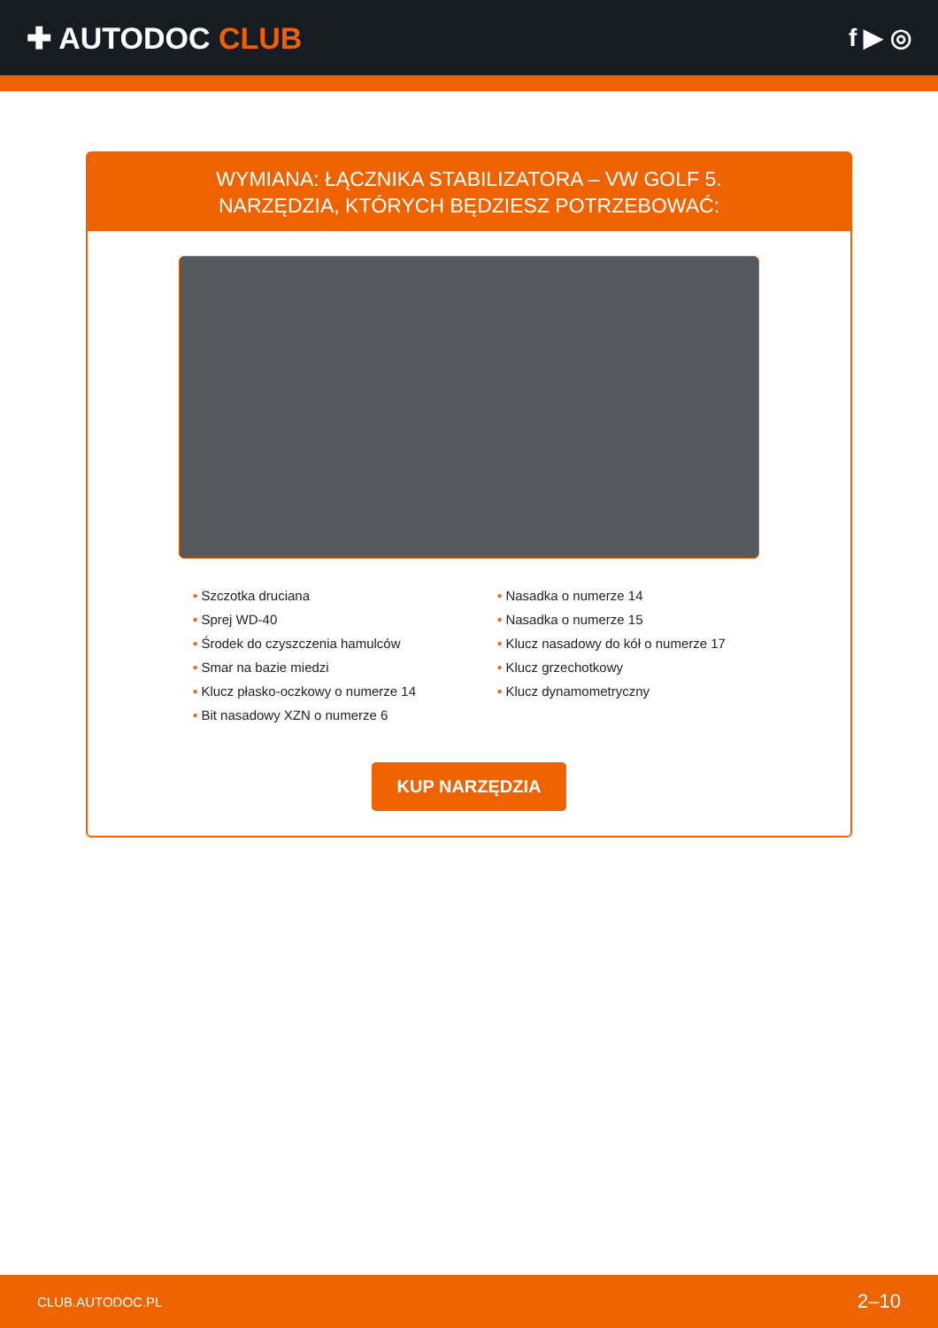✚ AUTODOC CLUB
f ▶ ◎
WYMIANA: ŁĄCZNIKA STABILIZATORA – VW GOLF 5.
NARZĘDZIA, KTÓRYCH BĘDZIESZ POTRZEBOWAĆ:
• Szczotka druciana
• Sprej WD-40
• Środek do czyszczenia hamulców
• Smar na bazie miedzi
• Klucz płasko-oczkowy o numerze 14
• Bit nasadowy XZN o numerze 6
• Nasadka o numerze 14
• Nasadka o numerze 15
• Klucz nasadowy do kół o numerze 17
• Klucz grzechotkowy
• Klucz dynamometryczny
KUP NARZĘDZIA
CLUB.AUTODOC.PL 2–10